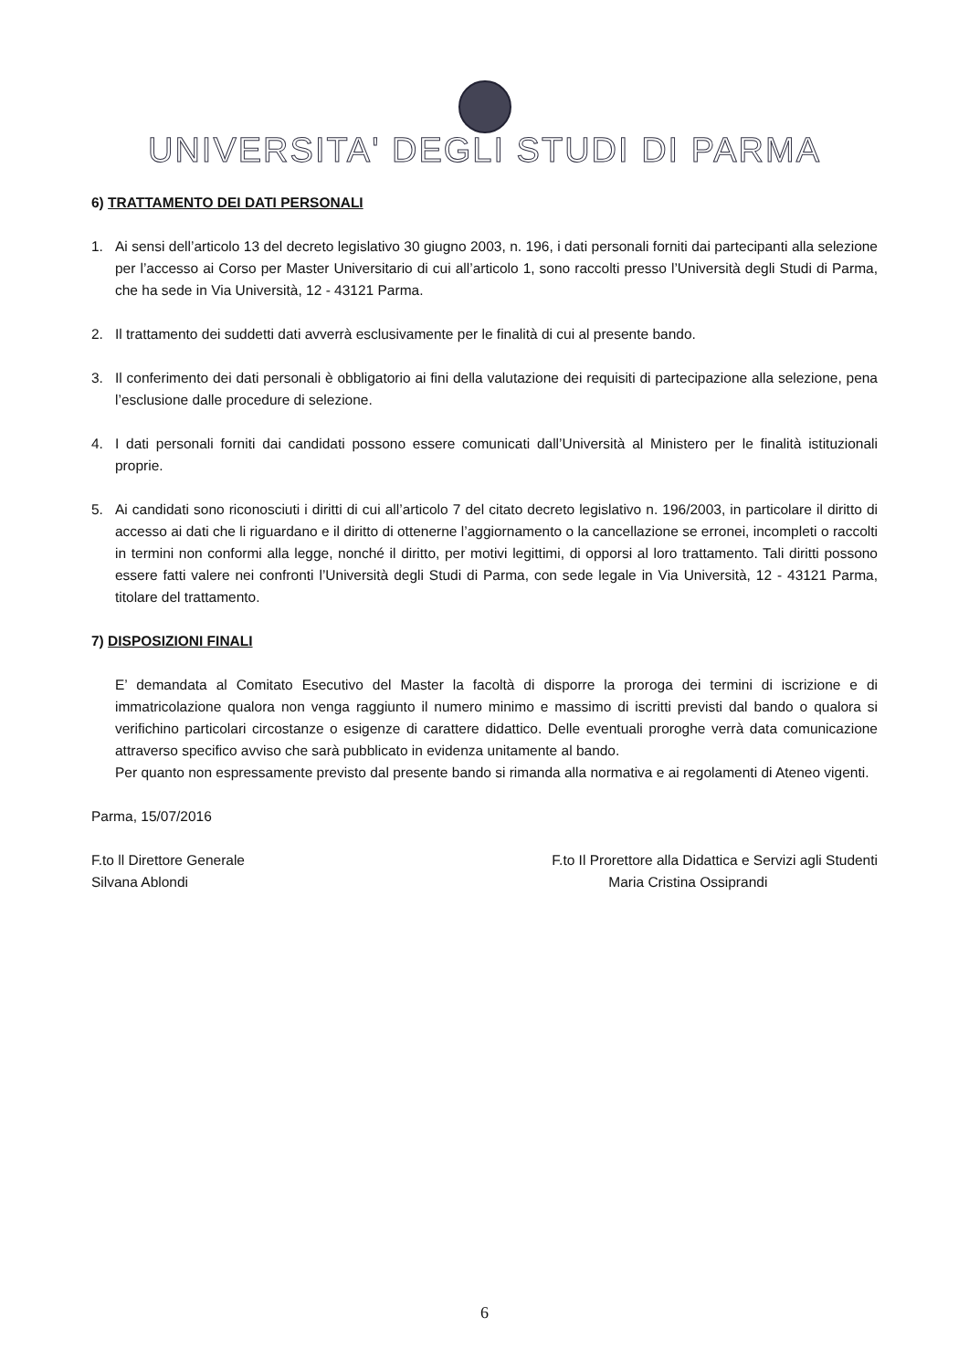UNIVERSITA' DEGLI STUDI DI PARMA
6) TRATTAMENTO DEI DATI PERSONALI
1. Ai sensi dell’articolo 13 del decreto legislativo 30 giugno 2003, n. 196, i dati personali forniti dai partecipanti alla selezione per l’accesso ai Corso per Master Universitario di cui all’articolo 1, sono raccolti presso l’Università degli Studi di Parma, che ha sede in Via Università, 12 - 43121 Parma.
2. Il trattamento dei suddetti dati avverrà esclusivamente per le finalità di cui al presente bando.
3. Il conferimento dei dati personali è obbligatorio ai fini della valutazione dei requisiti di partecipazione alla selezione, pena l’esclusione dalle procedure di selezione.
4. I dati personali forniti dai candidati possono essere comunicati dall’Università al Ministero per le finalità istituzionali proprie.
5. Ai candidati sono riconosciuti i diritti di cui all’articolo 7 del citato decreto legislativo n. 196/2003, in particolare il diritto di accesso ai dati che li riguardano e il diritto di ottenerne l’aggiornamento o la cancellazione se erronei, incompleti o raccolti in termini non conformi alla legge, nonché il diritto, per motivi legittimi, di opporsi al loro trattamento. Tali diritti possono essere fatti valere nei confronti l’Università degli Studi di Parma, con sede legale in Via Università, 12 - 43121 Parma, titolare del trattamento.
7) DISPOSIZIONI FINALI
E’ demandata al Comitato Esecutivo del Master la facoltà di disporre la proroga dei termini di iscrizione e di immatricolazione qualora non venga raggiunto il numero minimo e massimo di iscritti previsti dal bando o qualora si verifichino particolari circostanze o esigenze di carattere didattico. Delle eventuali proroghe verrà data comunicazione attraverso specifico avviso che sarà pubblicato in evidenza unitamente al bando.
Per quanto non espressamente previsto dal presente bando si rimanda alla normativa e ai regolamenti di Ateneo vigenti.
Parma, 15/07/2016
F.to ll Direttore Generale
Silvana Ablondi
F.to Il Prorettore alla Didattica e Servizi agli Studenti
Maria Cristina Ossiprandi
6